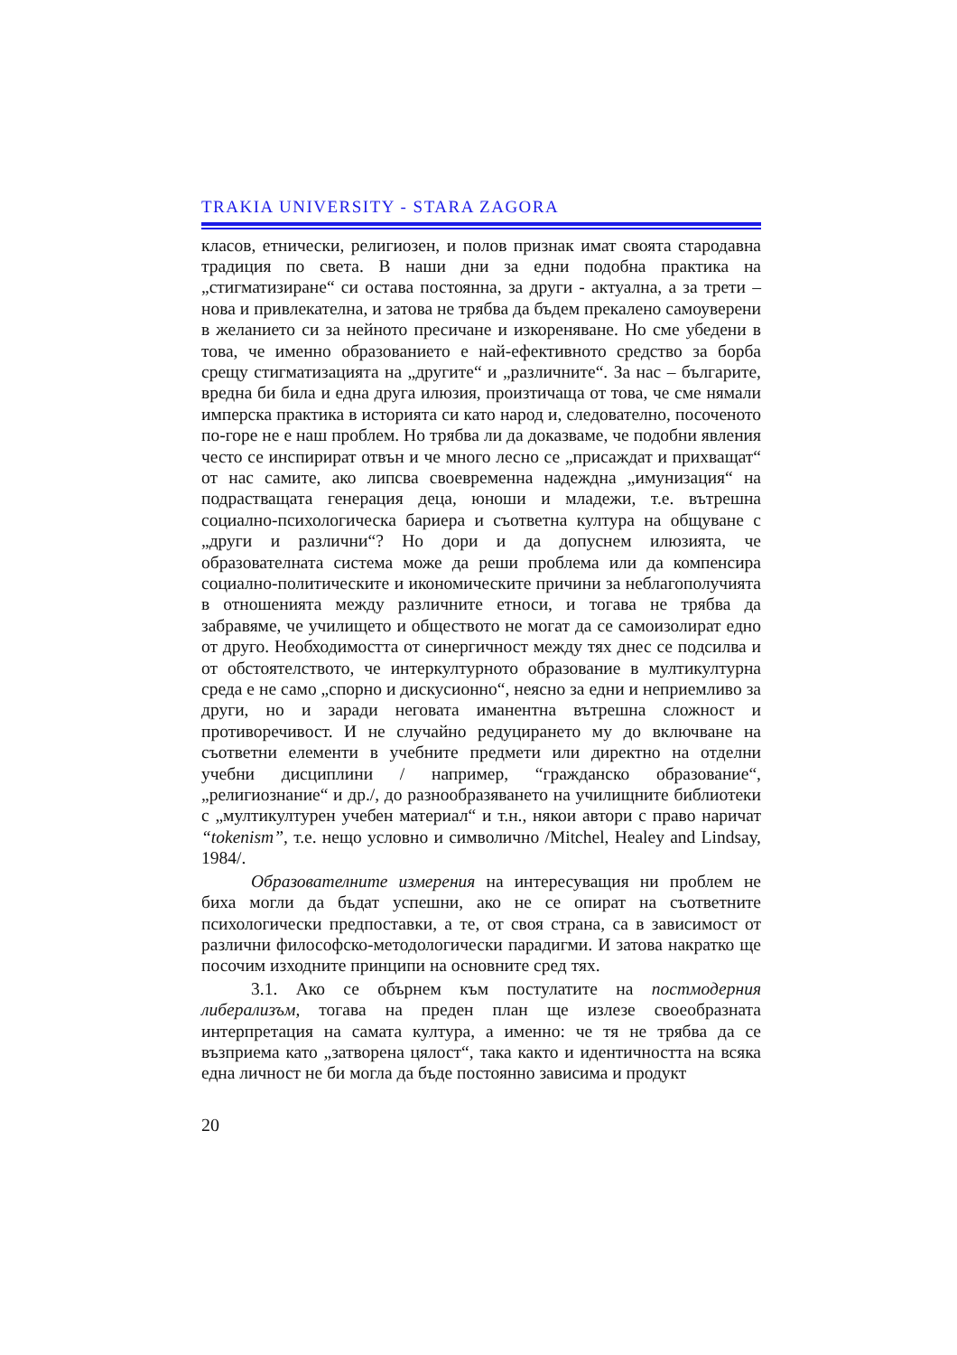TRAKIA UNIVERSITY - STARA ZAGORA
класов, етнически, религиозен, и полов признак имат своята стародавна традиция по света. В наши дни за едни подобна практика на „стигматизиране“ си остава постоянна, за други - актуална, а за трети – нова и привлекателна, и затова не трябва да бъдем прекалено самоуверени в желанието си за нейното пресичане и изкореняване. Но сме убедени в това, че именно образованието е най-ефективното средство за борба срещу стигматизацията на „другите“ и „различните“. За нас – българите, вредна би била и една друга илюзия, произтичаща от това, че сме нямали имперска практика в историята си като народ и, следователно, посоченото по-горе не е наш проблем. Но трябва ли да доказваме, че подобни явления често се инспирират отвън и че много лесно се „присаждат и прихващат“ от нас самите, ако липсва своевременна надеждна „имунизация“ на подрастващата генерация деца, юноши и младежи, т.е. вътрешна социално-психологическа бариера и съответна култура на общуване с „други и различни“? Но дори и да допуснем илюзията, че образователната система може да реши проблема или да компенсира социално-политическите и икономическите причини за неблагополучията в отношенията между различните етноси, и тогава не трябва да забравяме, че училището и обществото не могат да се самоизолират едно от друго. Необходимостта от синергичност между тях днес се подсилва и от обстоятелството, че интеркултурното образование в мултикултурна среда е не само „спорно и дискусионно“, неясно за едни и неприемливо за други, но и заради неговата иманентна вътрешна сложност и противоречивост. И не случайно редуцирането му до включване на съответни елементи в учебните предмети или директно на отделни учебни дисциплини / например, “гражданско образование“, „религиознание“ и др./, до разнообразяването на училищните библиотеки с „мултикултурен учебен материал“ и т.н., някои автори с право наричат “tokenism”, т.е. нещо условно и символично /Mitchel, Healey and Lindsay, 1984/.
Образователните измерения на интересуващия ни проблем не биха могли да бъдат успешни, ако не се опират на съответните психологически предпоставки, а те, от своя страна, са в зависимост от различни философско-методологически парадигми. И затова накратко ще посочим изходните принципи на основните сред тях.
3.1. Ако се обърнем към постулатите на постмодерния либерализъм, тогава на преден план ще излезе своеобразната интерпретация на самата култура, а именно: че тя не трябва да се възприема като „затворена цялост“, така както и идентичността на всяка една личност не би могла да бъде постоянно зависима и продукт
20